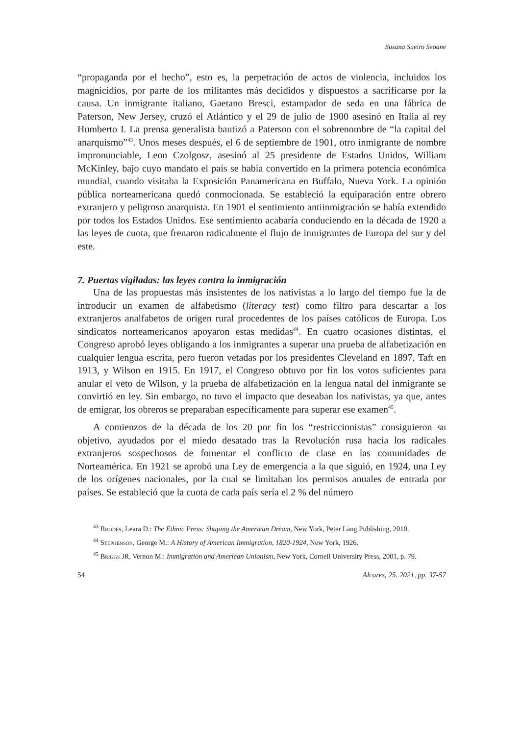Susana Sueiro Seoane
“propaganda por el hecho”, esto es, la perpetración de actos de violencia, incluidos los magnicidios, por parte de los militantes más decididos y dispuestos a sacrificarse por la causa. Un inmigrante italiano, Gaetano Bresci, estampador de seda en una fábrica de Paterson, New Jersey, cruzó el Atlántico y el 29 de julio de 1900 asesinó en Italia al rey Humberto I. La prensa generalista bautizó a Paterson con el sobrenombre de “la capital del anarquismo”<sup>43</sup>. Unos meses después, el 6 de septiembre de 1901, otro inmigrante de nombre impronunciable, Leon Czolgosz, asesinó al 25 presidente de Estados Unidos, William McKinley, bajo cuyo mandato el país se había convertido en la primera potencia económica mundial, cuando visitaba la Exposición Panamericana en Buffalo, Nueva York. La opinión pública norteamericana quedó conmocionada. Se estableció la equiparación entre obrero extranjero y peligroso anarquista. En 1901 el sentimiento antiinmigración se había extendido por todos los Estados Unidos. Ese sentimiento acabaría conduciendo en la década de 1920 a las leyes de cuota, que frenaron radicalmente el flujo de inmigrantes de Europa del sur y del este.
7. Puertas vigiladas: las leyes contra la inmigración
Una de las propuestas más insistentes de los nativistas a lo largo del tiempo fue la de introducir un examen de alfabetismo (literacy test) como filtro para descartar a los extranjeros analfabetos de origen rural procedentes de los países católicos de Europa. Los sindicatos norteamericanos apoyaron estas medidas<sup>44</sup>. En cuatro ocasiones distintas, el Congreso aprobó leyes obligando a los inmigrantes a superar una prueba de alfabetización en cualquier lengua escrita, pero fueron vetadas por los presidentes Cleveland en 1897, Taft en 1913, y Wilson en 1915. En 1917, el Congreso obtuvo por fin los votos suficientes para anular el veto de Wilson, y la prueba de alfabetización en la lengua natal del inmigrante se convirtió en ley. Sin embargo, no tuvo el impacto que deseaban los nativistas, ya que, antes de emigrar, los obreros se preparaban específicamente para superar ese examen<sup>45</sup>.
A comienzos de la década de los 20 por fin los “restriccionistas” consiguieron su objetivo, ayudados por el miedo desatado tras la Revolución rusa hacia los radicales extranjeros sospechosos de fomentar el conflicto de clase en las comunidades de Norteamérica. En 1921 se aprobó una Ley de emergencia a la que siguió, en 1924, una Ley de los orígenes nacionales, por la cual se limitaban los permisos anuales de entrada por países. Se estableció que la cuota de cada país sería el 2 % del número
<sup>43</sup> Rhodes, Leara D.: The Ethnic Press: Shaping the American Dream, New York, Peter Lang Publishing, 2010.
<sup>44</sup> Stephenson, George M.: A History of American Immigration, 1820-1924, New York, 1926.
<sup>45</sup> Briggs JR, Vernon M.: Immigration and American Unionism, New York, Cornell University Press, 2001, p. 79.
54 Alcores, 25, 2021, pp. 37-57